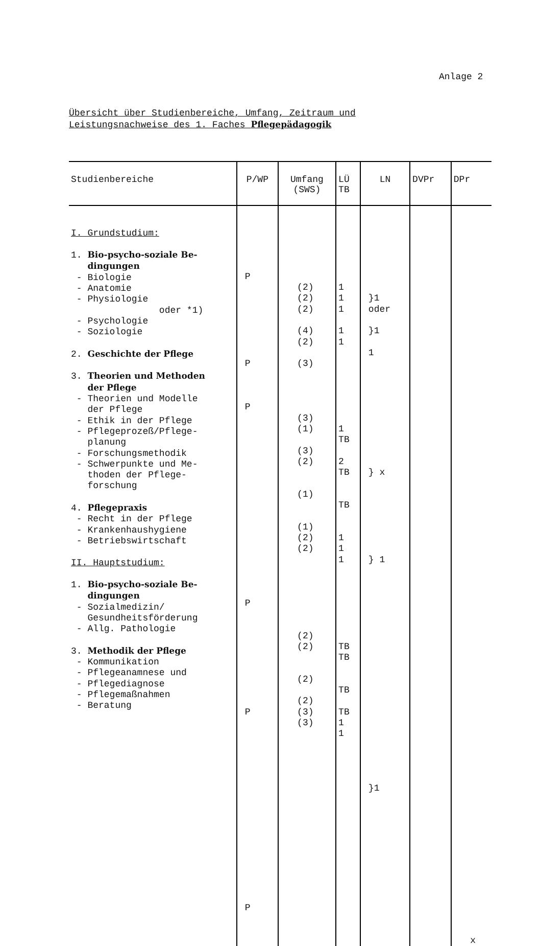Anlage 2
Übersicht über Studienbereiche, Umfang, Zeitraum und
Leistungsnachweise des 1. Faches Pflegepädagogik
| Studienbereiche | P/WP | Umfang (SWS) | LÜ TB | LN | DVPr | DPr |
| --- | --- | --- | --- | --- | --- | --- |
| I. Grundstudium: 1. Bio-psycho-soziale Be- dingungen - Biologie - Anatomie - Physiologie oder *1) - Psychologie - Soziologie 2. Geschichte der Pflege 3. Theorien und Methoden der Pflege - Theorien und Modelle der Pflege - Ethik in der Pflege - Pflegeprozeß/Pflege- planung - Forschungsmethodik - Schwerpunkte und Me- thoden der Pflege- forschung 4. Pflegepraxis - Recht in der Pflege - Krankenhaushygiene - Betriebswirtschaft II. Hauptstudium: 1. Bio-psycho-soziale Be- dingungen - Sozialmedizin/ Gesundheitsförderung - Allg. Pathologie 3. Methodik der Pflege - Kommunikation - Pflegeanamnese und - Pflegediagnose - Pflegemaßnahmen - Beratung | P P P P P P | (2) (2) (2) (4) (2) (3) (3) (1) (3) (2) (1) (1) (2) (2) (2) (2) (2) (2) (3) (3) | 1 1 1 1 1 1 TB 2 TB TB 1 1 1 TB TB TB TB 1 1 | }1 oder }1 1 } x } 1 }1 | | x |